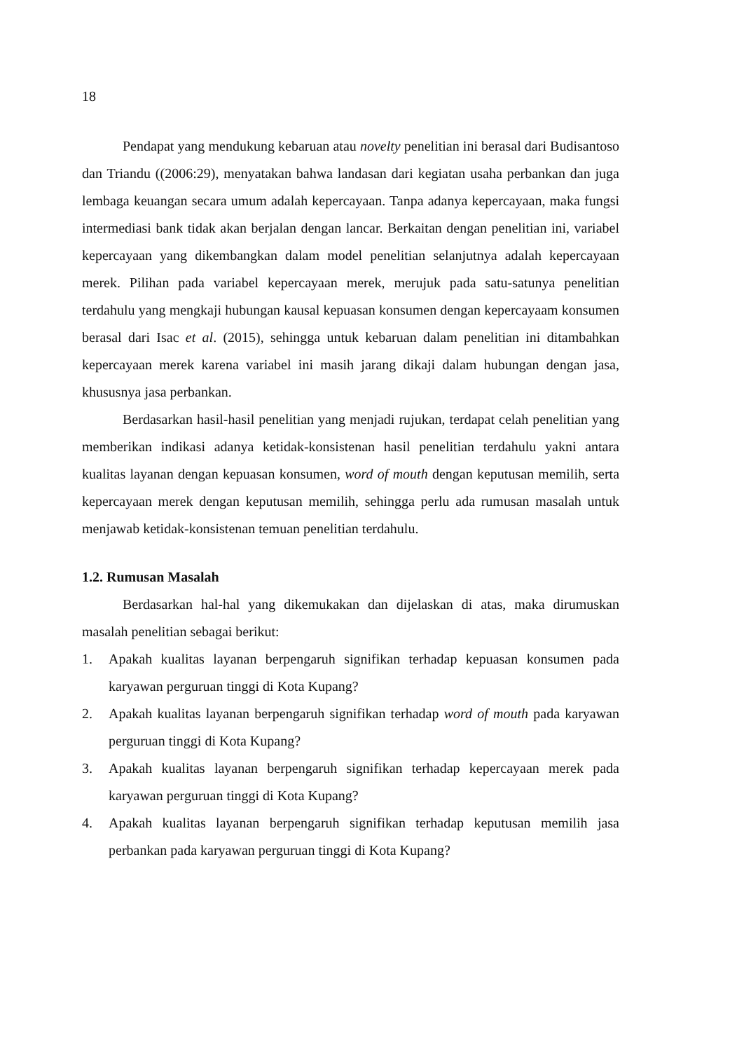18
Pendapat yang mendukung kebaruan atau novelty penelitian ini berasal dari Budisantoso dan Triandu ((2006:29), menyatakan bahwa landasan dari kegiatan usaha perbankan dan juga lembaga keuangan secara umum adalah kepercayaan. Tanpa adanya kepercayaan, maka fungsi intermediasi bank tidak akan berjalan dengan lancar. Berkaitan dengan penelitian ini, variabel kepercayaan yang dikembangkan dalam model penelitian selanjutnya adalah kepercayaan merek. Pilihan pada variabel kepercayaan merek, merujuk pada satu-satunya penelitian terdahulu yang mengkaji hubungan kausal kepuasan konsumen dengan kepercayaam konsumen berasal dari Isac et al. (2015), sehingga untuk kebaruan dalam penelitian ini ditambahkan kepercayaan merek karena variabel ini masih jarang dikaji dalam hubungan dengan jasa, khususnya jasa perbankan.
Berdasarkan hasil-hasil penelitian yang menjadi rujukan, terdapat celah penelitian yang memberikan indikasi adanya ketidak-konsistenan hasil penelitian terdahulu yakni antara kualitas layanan dengan kepuasan konsumen, word of mouth dengan keputusan memilih, serta kepercayaan merek dengan keputusan memilih, sehingga perlu ada rumusan masalah untuk menjawab ketidak-konsistenan temuan penelitian terdahulu.
1.2. Rumusan Masalah
Berdasarkan hal-hal yang dikemukakan dan dijelaskan di atas, maka dirumuskan masalah penelitian sebagai berikut:
1. Apakah kualitas layanan berpengaruh signifikan terhadap kepuasan konsumen pada karyawan perguruan tinggi di Kota Kupang?
2. Apakah kualitas layanan berpengaruh signifikan terhadap word of mouth pada karyawan perguruan tinggi di Kota Kupang?
3. Apakah kualitas layanan berpengaruh signifikan terhadap kepercayaan merek pada karyawan perguruan tinggi di Kota Kupang?
4. Apakah kualitas layanan berpengaruh signifikan terhadap keputusan memilih jasa perbankan pada karyawan perguruan tinggi di Kota Kupang?